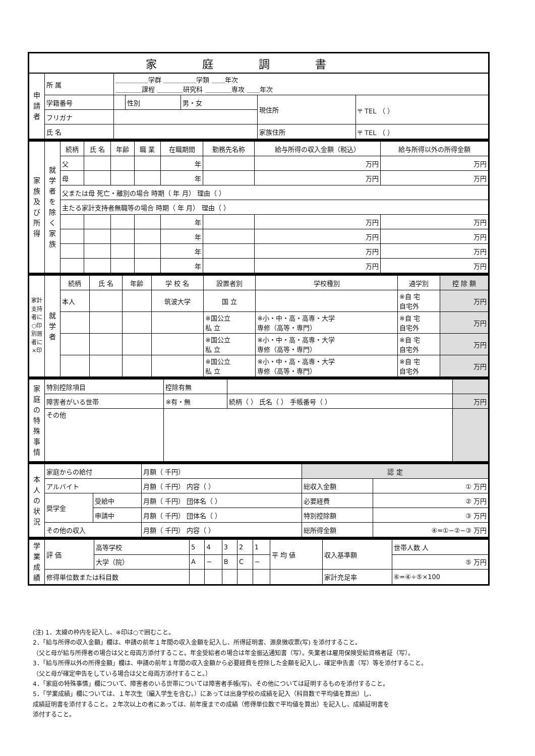| 家庭調書 | | | | | | |
| 申 請 者 | 所 属 | ＿＿＿＿＿学群 ＿＿＿＿＿学類 ＿＿年次 ＿＿＿＿課程 ＿＿＿＿研究科 ＿＿＿＿専攻 ＿＿年次 | | | | |
| | 学籍番号 | | 性別 | 男・女 | 現住所 | 〒 TEL （ ） |
| | フリガナ | | | | | |
| | 氏 名 | | | | 家族住所 | 〒 TEL （ ） |
| 家族及び所得 | 就学者を除く家族 | 続柄 | 氏 名 | 年齢 | 職 業 | 在職期間 | 勤務先名称 | 給与所得の収入金額（税込） | 給与所得以外の所得金額 |
| | | 父 | | | | 年 | | 万円 | 万円 |
| | | 母 | | | | 年 | | 万円 | 万円 |
| | | 父または母 死亡・離別の場合 時期（ 年 月） 理由（ ） | | | | | | | |
| | | 主たる家計支持者無職等の場合 時期（ 年 月） 理由（ ） | | | | | | | |
| | | | | | | 年 | | 万円 | 万円 |
| | | | | | | 年 | | 万円 | 万円 |
| | | | | | | 年 | | 万円 | 万円 |
| | | | | | | 年 | | 万円 | 万円 |
| 家計支持者に○印 別居者に×印 | 就学者 | 続柄 | 氏 名 | 年齢 | 学 校 名 | 設置者別 | 学校種別 | 通学別 | 控 除 額 |
| | | 本人 | | | 筑波大学 | 国 立 | | ※自 宅 自宅外 | 万円 |
| | | | | | | ※国公立 私 立 | ※小・中・高・高専・大学 専修（高等・専門） | ※自 宅 自宅外 | 万円 |
| | | | | | | ※国公立 私 立 | ※小・中・高・高専・大学 専修（高等・専門） | ※自 宅 自宅外 | 万円 |
| | | | | | | ※国公立 私 立 | ※小・中・高・高専・大学 専修（高等・専門） | ※自 宅 自宅外 | 万円 |
| 家庭の特殊事情 | 特別控除項目 | 控除有無 | | |
| | 障害者がいる世帯 | ※有・無 | 続柄（ ） 氏名（ ） 手帳番号（ ） | 万円 |
| | その他 | | | |
| 本人の状況 | 家庭からの給付 | | 月額（ 千円） | 認 定 | |
| | アルバイト | | 月額（ 千円） 内容（ ） | 総収入金額 | ① 万円 |
| | 奨学金 | 受給中 | 月額（ 千円） 団体名（ ） | 必要経費 | ② 万円 |
| | | 申請中 | 月額（ 千円） 団体名（ ） | 特別控除額 | ③ 万円 |
| | その他の収入 | | 月額（ 千円） 内容（ ） | 総所得金額 | ④=①−②−③ 万円 |
| 学業成績 | 評 価 | 高等学校 | 5 | 4 | 3 | 2 | 1 | 平 均 値 | 収入基準額 | 世帯人数 人 |
| | | 大学（院） | A | − | B | C | − | | | ⑤ 万円 |
| | 修得単位数または科目数 | | | | | | | | 家計充足率 | ⑥=④÷⑤×100 |
(注) 1．太線の枠内を記入し、※印は○で囲むこと。
2．「給与所得の収入金額」欄は、申請の前年１年間の収入金額を記入し、所得証明書、源泉徴収票(写) を添付すること。
（父と母が給与所得者の場合は父と母両方添付すること。年金受給者の場合は年金振込通知書（写）。失業者は雇用保険受給資格者証（写）。
3．「給与所得以外の所得金額」欄は、申請の前年１年間の収入金額から必要経費を控除した金額を記入し、確定申告書（写）等を添付すること。
（父と母が確定申告をしている場合は父と母両方添付すること。）
4．「家庭の特殊事情」欄について、障害者のいる世帯については障害者手帳(写)、その他については証明するものを添付すること。
5．「学業成績」欄については、１年次生（編入学生を含む。）にあっては出身学校の成績を記入（科目数で平均値を算出）し、
成績証明書を添付すること。２年次以上の者にあっては、前年度までの成績（修得単位数で平均値を算出）を記入し、成績証明書を
添付すること。